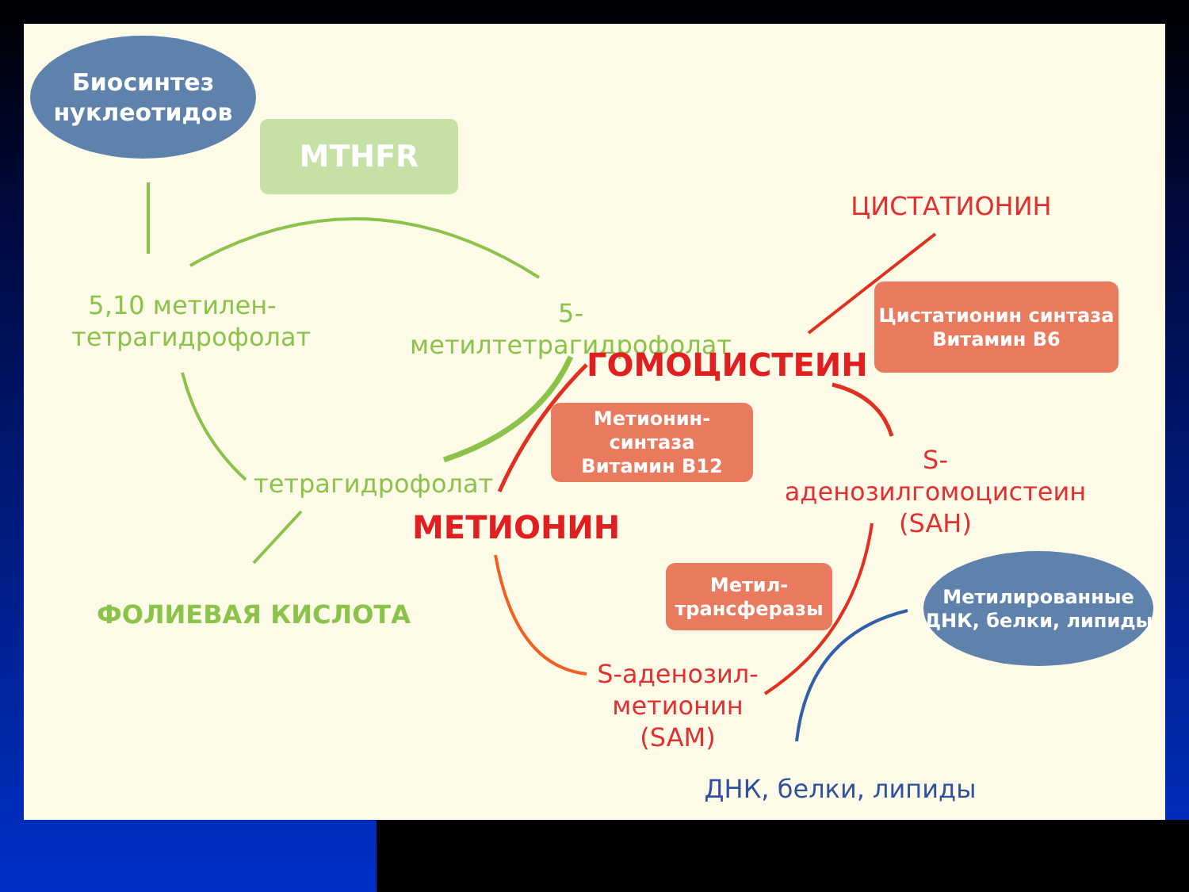Биосинтез
нуклеотидов
MTHFR
ЦИСТАТИОНИН
Цистатионин синтаза
Витамин В6
5,10 метилен-
тетрагидрофолат
5-метилтетрагидрофолат
ГОМОЦИСТЕИН
Метионин-синтаза
Витамин В12
S-аденозилгомоцистеин
(SAH)
тетрагидрофолат
МЕТИОНИН
Метил-
трансферазы
Метилированные
ДНК, белки, липиды
ФОЛИЕВАЯ КИСЛОТА
S-аденозил-
метионин
(SAM)
ДНК, белки, липиды